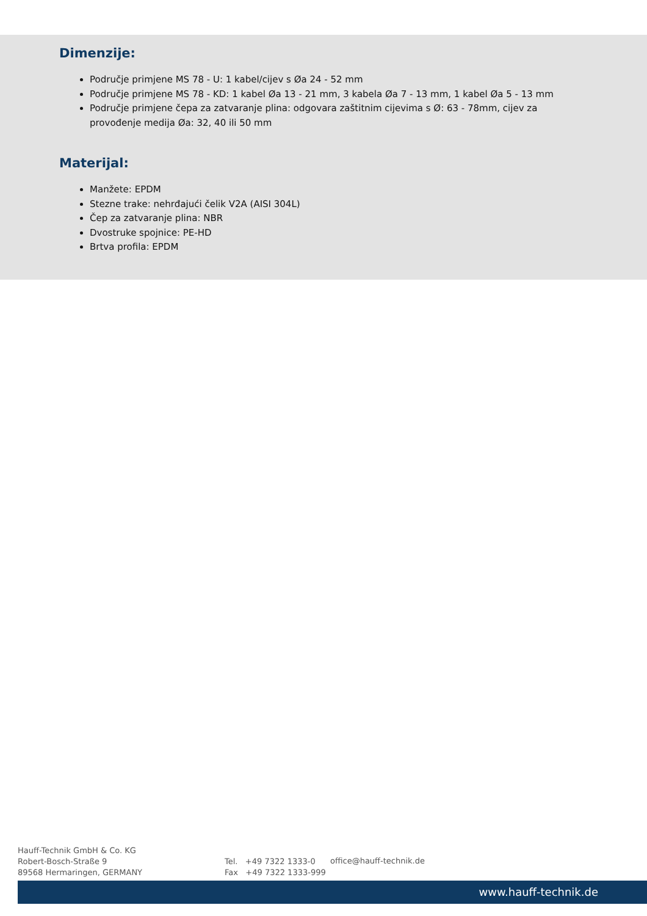Dimenzije:
Područje primjene MS 78 - U: 1 kabel/cijev s Øa 24 - 52 mm
Područje primjene MS 78 - KD: 1 kabel Øa 13 - 21 mm, 3 kabela Øa 7 - 13 mm, 1 kabel Øa 5 - 13 mm
Područje primjene čepa za zatvaranje plina: odgovara zaštitnim cijevima s Ø: 63 - 78mm, cijev za provođenje medija Øa: 32, 40 ili 50 mm
Materijal:
Manžete: EPDM
Stezne trake: nehrđajući čelik V2A (AISI 304L)
Čep za zatvaranje plina: NBR
Dvostruke spojnice: PE-HD
Brtva profila: EPDM
Hauff-Technik GmbH & Co. KG
Robert-Bosch-Straße 9
89568 Hermaringen, GERMANY
Tel. +49 7322 1333-0
Fax +49 7322 1333-999
office@hauff-technik.de
www.hauff-technik.de